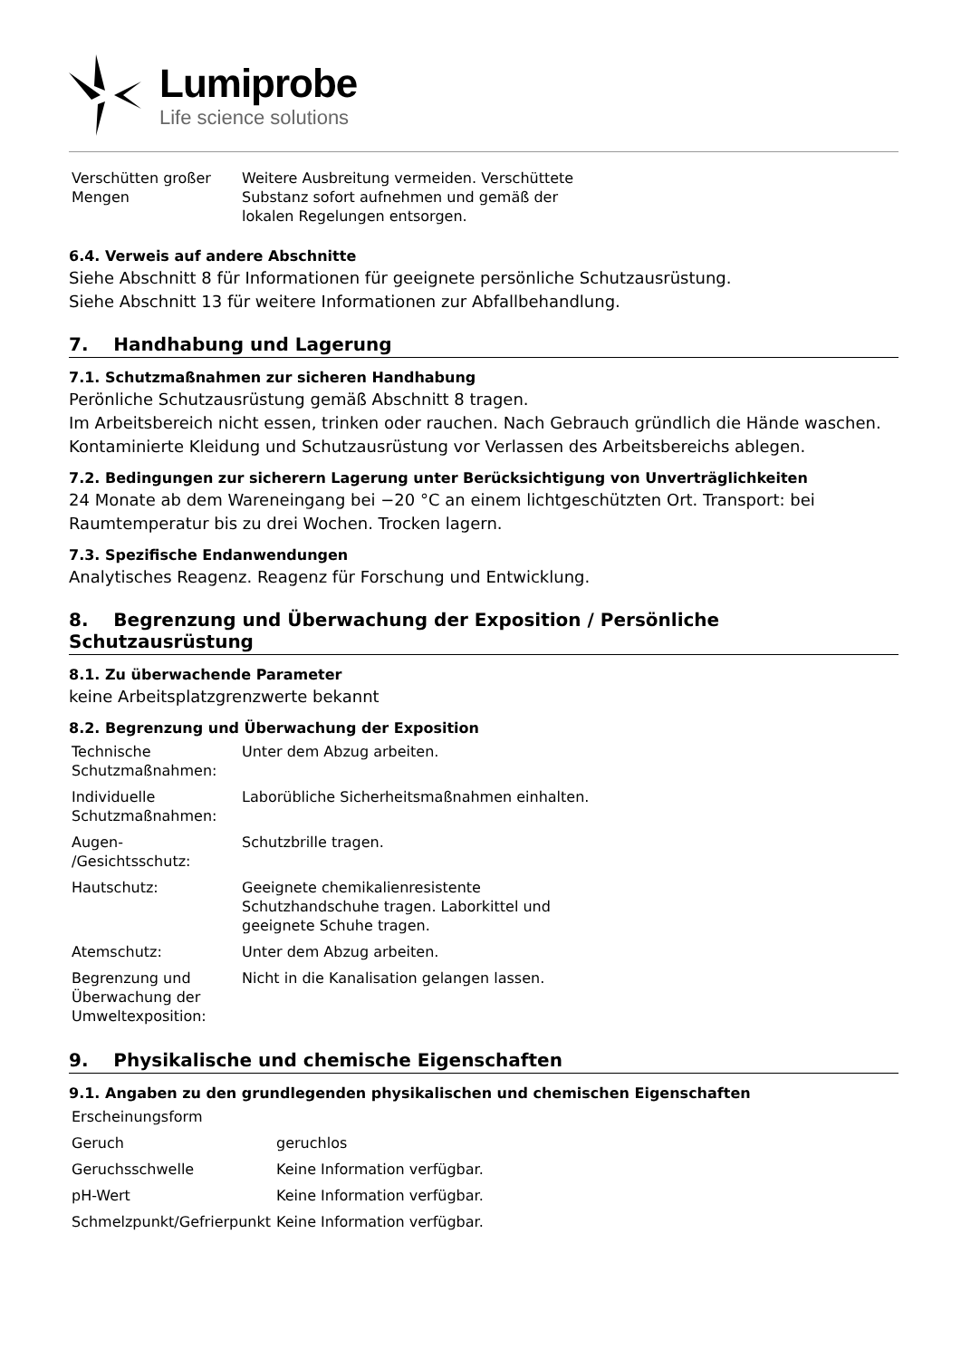Lumiprobe
Life science solutions
| Verschütten großer Mengen | Weitere Ausbreitung vermeiden. Verschüttete Substanz sofort aufnehmen und gemäß der lokalen Regelungen entsorgen. |
6.4. Verweis auf andere Abschnitte
Siehe Abschnitt 8 für Informationen für geeignete persönliche Schutzausrüstung.
Siehe Abschnitt 13 für weitere Informationen zur Abfallbehandlung.
7. Handhabung und Lagerung
7.1. Schutzmaßnahmen zur sicheren Handhabung
Perönliche Schutzausrüstung gemäß Abschnitt 8 tragen.
Im Arbeitsbereich nicht essen, trinken oder rauchen. Nach Gebrauch gründlich die Hände waschen.
Kontaminierte Kleidung und Schutzausrüstung vor Verlassen des Arbeitsbereichs ablegen.
7.2. Bedingungen zur sicherern Lagerung unter Berücksichtigung von Unverträglichkeiten
24 Monate ab dem Wareneingang bei −20 °C an einem lichtgeschützten Ort. Transport: bei Raumtemperatur bis zu drei Wochen. Trocken lagern.
7.3. Spezifische Endanwendungen
Analytisches Reagenz. Reagenz für Forschung und Entwicklung.
8. Begrenzung und Überwachung der Exposition / Persönliche Schutzausrüstung
8.1. Zu überwachende Parameter
keine Arbeitsplatzgrenzwerte bekannt
8.2. Begrenzung und Überwachung der Exposition
| Technische Schutzmaßnahmen: | Unter dem Abzug arbeiten. |
| Individuelle Schutzmaßnahmen: | Laborübliche Sicherheitsmaßnahmen einhalten. |
| Augen- /Gesichtsschutz: | Schutzbrille tragen. |
| Hautschutz: | Geeignete chemikalienresistente Schutzhandschuhe tragen. Laborkittel und geeignete Schuhe tragen. |
| Atemschutz: | Unter dem Abzug arbeiten. |
| Begrenzung und Überwachung der Umweltexposition: | Nicht in die Kanalisation gelangen lassen. |
9. Physikalische und chemische Eigenschaften
9.1. Angaben zu den grundlegenden physikalischen und chemischen Eigenschaften
| Erscheinungsform | |
| Geruch | geruchlos |
| Geruchsschwelle | Keine Information verfügbar. |
| pH-Wert | Keine Information verfügbar. |
| Schmelzpunkt/Gefrierpunkt | Keine Information verfügbar. |